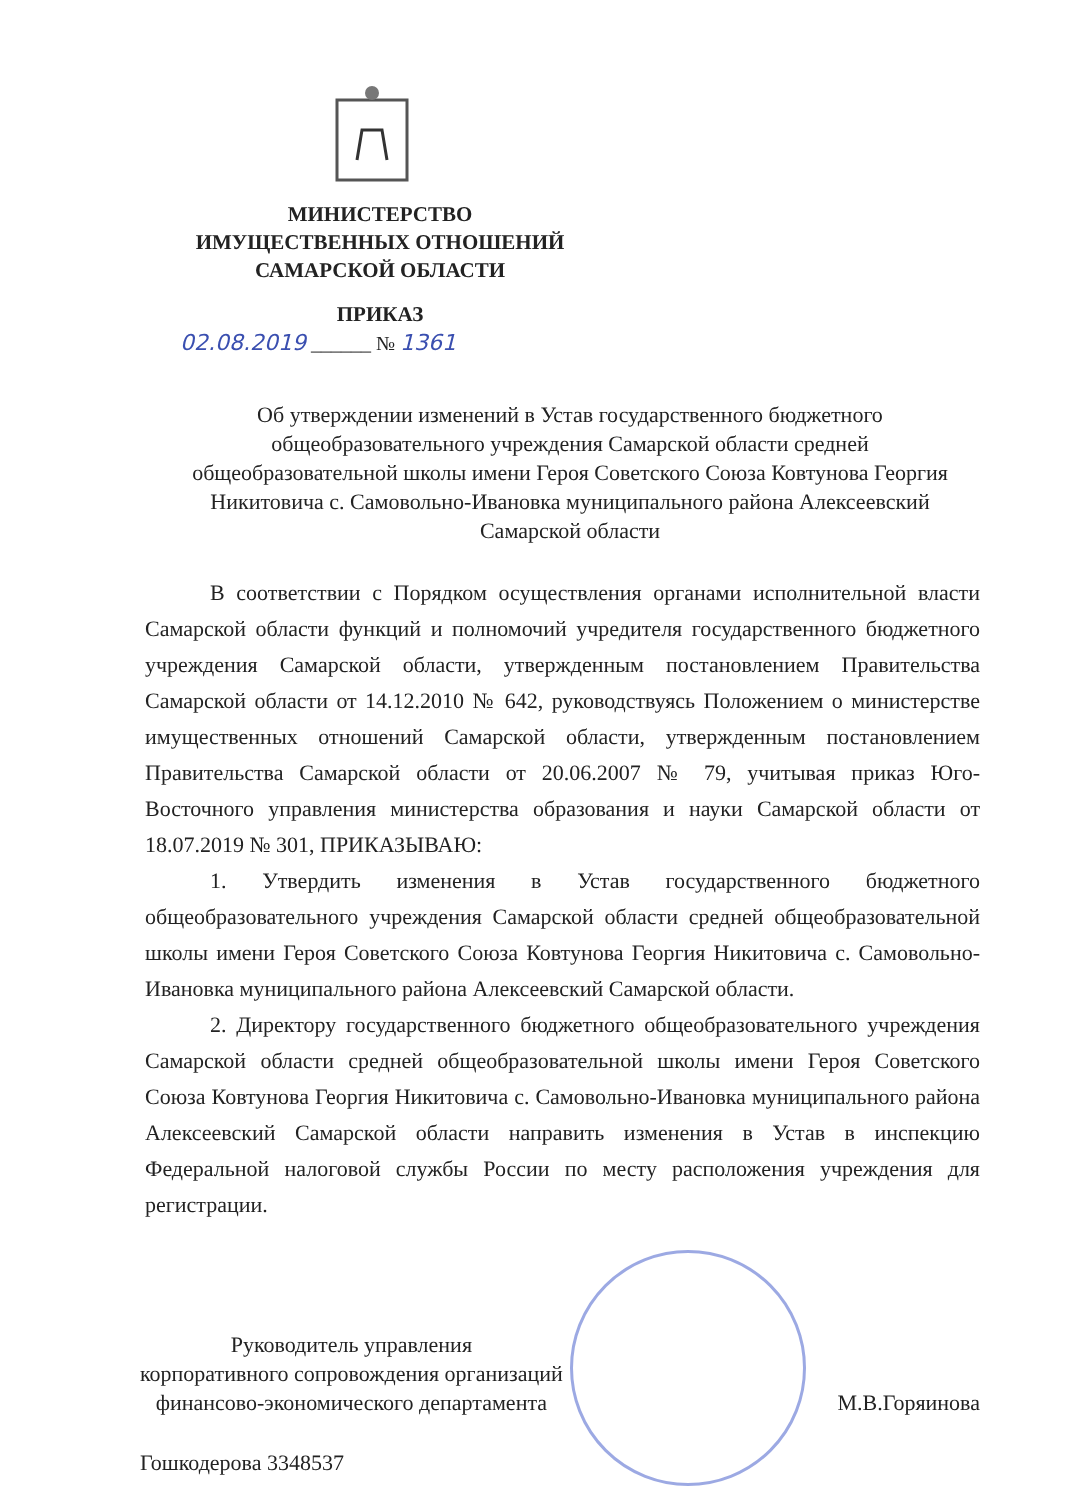МИНИСТЕРСТВО
ИМУЩЕСТВЕННЫХ ОТНОШЕНИЙ
САМАРСКОЙ ОБЛАСТИ
ПРИКАЗ
02.08.2019 ______ № 1361
Об утверждении изменений в Устав государственного бюджетного общеобразовательного учреждения Самарской области средней общеобразовательной школы имени Героя Советского Союза Ковтунова Георгия Никитовича с. Самовольно-Ивановка муниципального района Алексеевский Самарской области
В соответствии с Порядком осуществления органами исполнительной власти Самарской области функций и полномочий учредителя государственного бюджетного учреждения Самарской области, утвержденным постановлением Правительства Самарской области от 14.12.2010 № 642, руководствуясь Положением о министерстве имущественных отношений Самарской области, утвержденным постановлением Правительства Самарской области от 20.06.2007 № 79, учитывая приказ Юго-Восточного управления министерства образования и науки Самарской области от 18.07.2019 № 301, ПРИКАЗЫВАЮ:
1. Утвердить изменения в Устав государственного бюджетного общеобразовательного учреждения Самарской области средней общеобразовательной школы имени Героя Советского Союза Ковтунова Георгия Никитовича с. Самовольно-Ивановка муниципального района Алексеевский Самарской области.
2. Директору государственного бюджетного общеобразовательного учреждения Самарской области средней общеобразовательной школы имени Героя Советского Союза Ковтунова Георгия Никитовича с. Самовольно-Ивановка муниципального района Алексеевский Самарской области направить изменения в Устав в инспекцию Федеральной налоговой службы России по месту расположения учреждения для регистрации.
Руководитель управления
корпоративного сопровождения организаций
финансово-экономического департамента
М.В.Горяинова
Гошкодерова 3348537